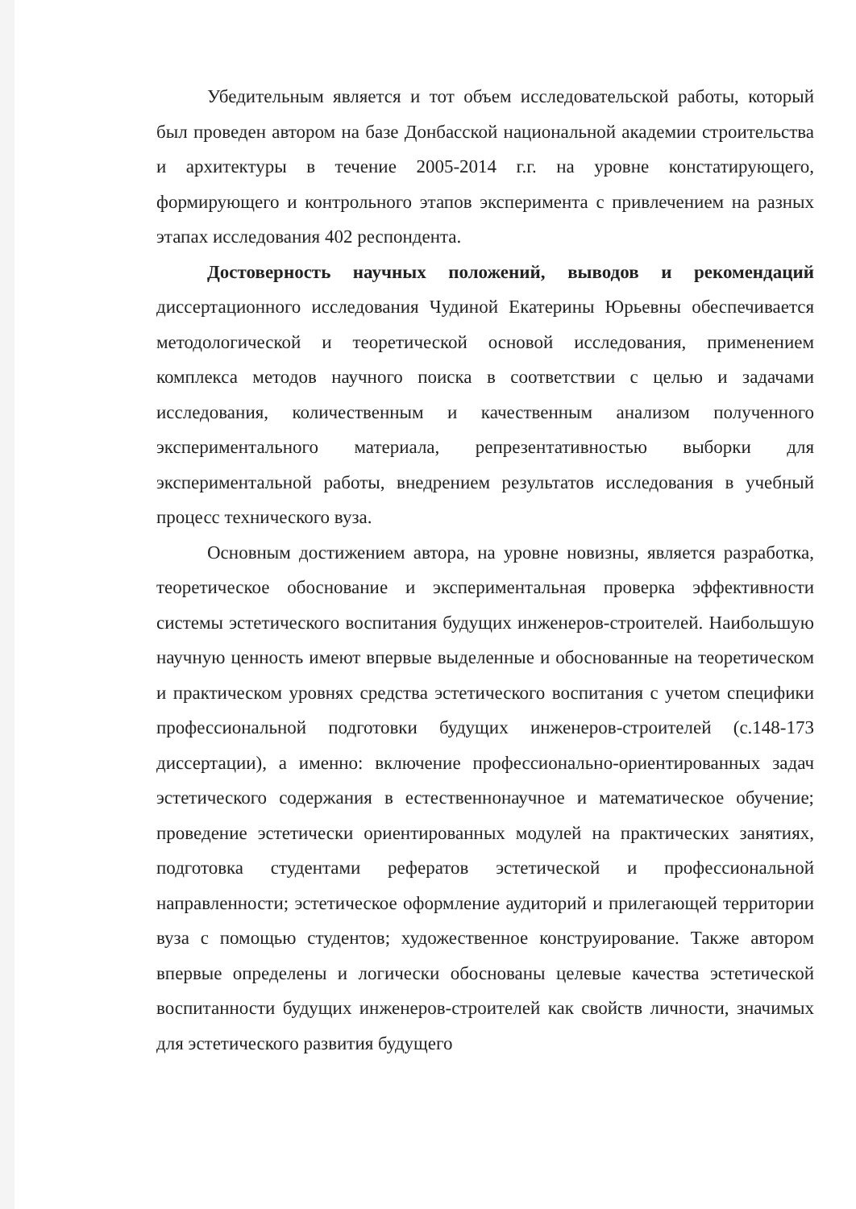Убедительным является и тот объем исследовательской работы, который был проведен автором на базе Донбасской национальной академии строительства и архитектуры в течение 2005-2014 г.г. на уровне констатирующего, формирующего и контрольного этапов эксперимента с привлечением на разных этапах исследования 402 респондента.
Достоверность научных положений, выводов и рекомендаций диссертационного исследования Чудиной Екатерины Юрьевны обеспечивается методологической и теоретической основой исследования, применением комплекса методов научного поиска в соответствии с целью и задачами исследования, количественным и качественным анализом полученного экспериментального материала, репрезентативностью выборки для экспериментальной работы, внедрением результатов исследования в учебный процесс технического вуза.
Основным достижением автора, на уровне новизны, является разработка, теоретическое обоснование и экспериментальная проверка эффективности системы эстетического воспитания будущих инженеров-строителей. Наибольшую научную ценность имеют впервые выделенные и обоснованные на теоретическом и практическом уровнях средства эстетического воспитания с учетом специфики профессиональной подготовки будущих инженеров-строителей (с.148-173 диссертации), а именно: включение профессионально-ориентированных задач эстетического содержания в естественнонаучное и математическое обучение; проведение эстетически ориентированных модулей на практических занятиях, подготовка студентами рефератов эстетической и профессиональной направленности; эстетическое оформление аудиторий и прилегающей территории вуза с помощью студентов; художественное конструирование. Также автором впервые определены и логически обоснованы целевые качества эстетической воспитанности будущих инженеров-строителей как свойств личности, значимых для эстетического развития будущего